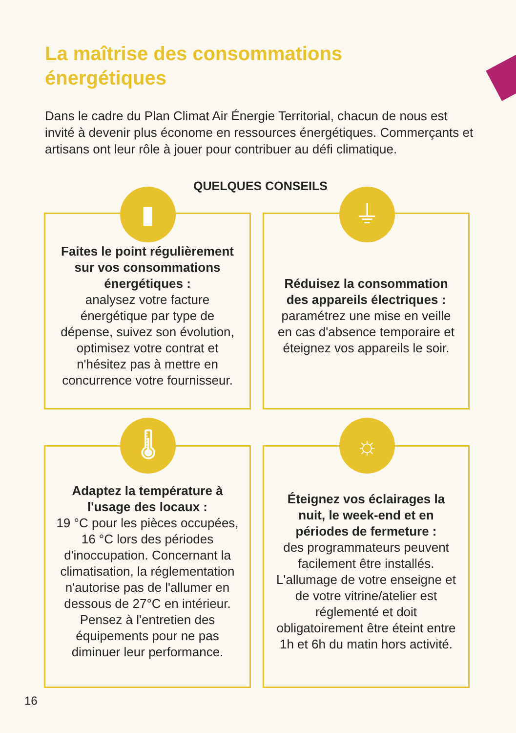La maîtrise des consommations
énergétiques
Dans le cadre du Plan Climat Air Énergie Territorial, chacun de nous est invité à devenir plus économe en ressources énergétiques. Commerçants et artisans ont leur rôle à jouer pour contribuer au défi climatique.
QUELQUES CONSEILS
Faites le point régulièrement sur vos consommations énergétiques :
analysez votre facture énergétique par type de dépense, suivez son évolution, optimisez votre contrat et n'hésitez pas à mettre en concurrence votre fournisseur.
Réduisez la consommation des appareils électriques :
paramétrez une mise en veille en cas d'absence temporaire et éteignez vos appareils le soir.
Adaptez la température à l'usage des locaux :
19 °C pour les pièces occupées, 16 °C lors des périodes d'inoccupation. Concernant la climatisation, la réglementation n'autorise pas de l'allumer en dessous de 27°C en intérieur. Pensez à l'entretien des équipements pour ne pas diminuer leur performance.
Éteignez vos éclairages la nuit, le week-end et en périodes de fermeture :
des programmateurs peuvent facilement être installés. L'allumage de votre enseigne et de votre vitrine/atelier est réglementé et doit obligatoirement être éteint entre 1h et 6h du matin hors activité.
▮ ⏚
🌡 ☼
16